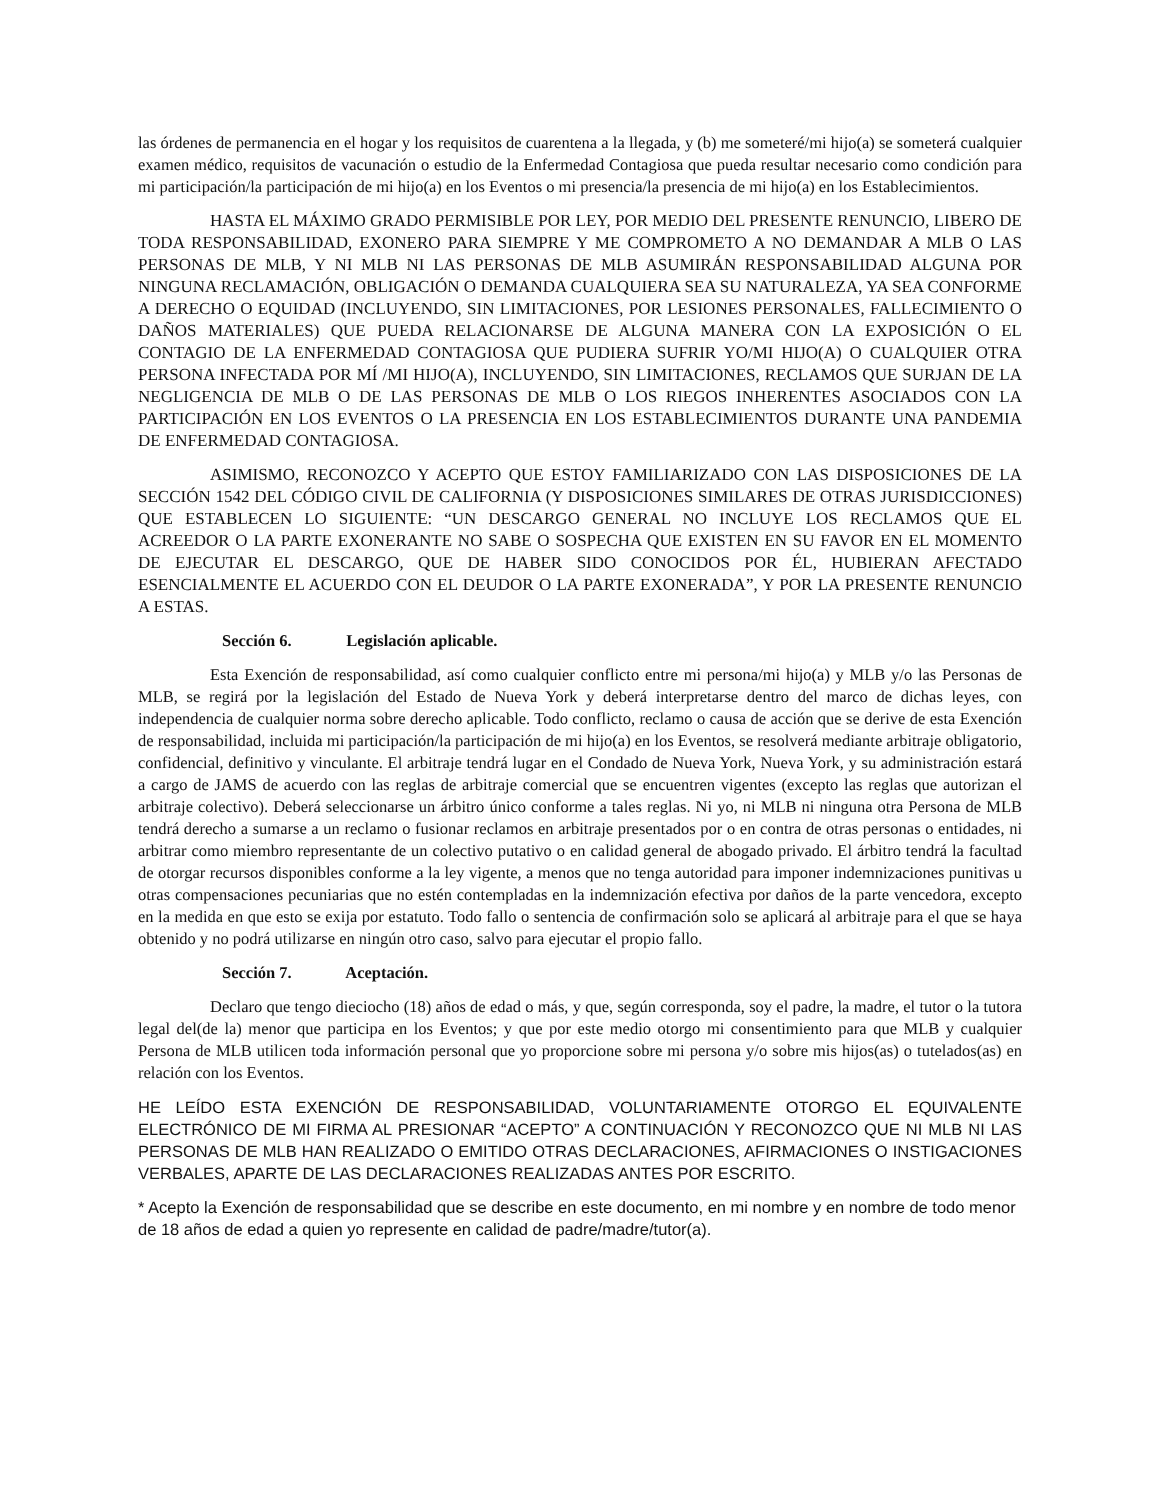las órdenes de permanencia en el hogar y los requisitos de cuarentena a la llegada, y (b) me someteré/mi hijo(a) se someterá cualquier examen médico, requisitos de vacunación o estudio de la Enfermedad Contagiosa que pueda resultar necesario como condición para mi participación/la participación de mi hijo(a) en los Eventos o mi presencia/la presencia de mi hijo(a) en los Establecimientos.
HASTA EL MÁXIMO GRADO PERMISIBLE POR LEY, POR MEDIO DEL PRESENTE RENUNCIO, LIBERO DE TODA RESPONSABILIDAD, EXONERO PARA SIEMPRE Y ME COMPROMETO A NO DEMANDAR A MLB O LAS PERSONAS DE MLB, Y NI MLB NI LAS PERSONAS DE MLB ASUMIRÁN RESPONSABILIDAD ALGUNA POR NINGUNA RECLAMACIÓN, OBLIGACIÓN O DEMANDA CUALQUIERA SEA SU NATURALEZA, YA SEA CONFORME A DERECHO O EQUIDAD (INCLUYENDO, SIN LIMITACIONES, POR LESIONES PERSONALES, FALLECIMIENTO O DAÑOS MATERIALES) QUE PUEDA RELACIONARSE DE ALGUNA MANERA CON LA EXPOSICIÓN O EL CONTAGIO DE LA ENFERMEDAD CONTAGIOSA QUE PUDIERA SUFRIR YO/MI HIJO(A) O CUALQUIER OTRA PERSONA INFECTADA POR MÍ /MI HIJO(A), INCLUYENDO, SIN LIMITACIONES, RECLAMOS QUE SURJAN DE LA NEGLIGENCIA DE MLB O DE LAS PERSONAS DE MLB O LOS RIEGOS INHERENTES ASOCIADOS CON LA PARTICIPACIÓN EN LOS EVENTOS O LA PRESENCIA EN LOS ESTABLECIMIENTOS DURANTE UNA PANDEMIA DE ENFERMEDAD CONTAGIOSA.
ASIMISMO, RECONOZCO Y ACEPTO QUE ESTOY FAMILIARIZADO CON LAS DISPOSICIONES DE LA SECCIÓN 1542 DEL CÓDIGO CIVIL DE CALIFORNIA (Y DISPOSICIONES SIMILARES DE OTRAS JURISDICCIONES) QUE ESTABLECEN LO SIGUIENTE: “UN DESCARGO GENERAL NO INCLUYE LOS RECLAMOS QUE EL ACREEDOR O LA PARTE EXONERANTE NO SABE O SOSPECHA QUE EXISTEN EN SU FAVOR EN EL MOMENTO DE EJECUTAR EL DESCARGO, QUE DE HABER SIDO CONOCIDOS POR ÉL, HUBIERAN AFECTADO ESENCIALMENTE EL ACUERDO CON EL DEUDOR O LA PARTE EXONERADA”, Y POR LA PRESENTE RENUNCIO A ESTAS.
Sección 6. Legislación aplicable.
Esta Exención de responsabilidad, así como cualquier conflicto entre mi persona/mi hijo(a) y MLB y/o las Personas de MLB, se regirá por la legislación del Estado de Nueva York y deberá interpretarse dentro del marco de dichas leyes, con independencia de cualquier norma sobre derecho aplicable. Todo conflicto, reclamo o causa de acción que se derive de esta Exención de responsabilidad, incluida mi participación/la participación de mi hijo(a) en los Eventos, se resolverá mediante arbitraje obligatorio, confidencial, definitivo y vinculante. El arbitraje tendrá lugar en el Condado de Nueva York, Nueva York, y su administración estará a cargo de JAMS de acuerdo con las reglas de arbitraje comercial que se encuentren vigentes (excepto las reglas que autorizan el arbitraje colectivo). Deberá seleccionarse un árbitro único conforme a tales reglas. Ni yo, ni MLB ni ninguna otra Persona de MLB tendrá derecho a sumarse a un reclamo o fusionar reclamos en arbitraje presentados por o en contra de otras personas o entidades, ni arbitrar como miembro representante de un colectivo putativo o en calidad general de abogado privado. El árbitro tendrá la facultad de otorgar recursos disponibles conforme a la ley vigente, a menos que no tenga autoridad para imponer indemnizaciones punitivas u otras compensaciones pecuniarias que no estén contempladas en la indemnización efectiva por daños de la parte vencedora, excepto en la medida en que esto se exija por estatuto. Todo fallo o sentencia de confirmación solo se aplicará al arbitraje para el que se haya obtenido y no podrá utilizarse en ningún otro caso, salvo para ejecutar el propio fallo.
Sección 7. Aceptación.
Declaro que tengo dieciocho (18) años de edad o más, y que, según corresponda, soy el padre, la madre, el tutor o la tutora legal del(de la) menor que participa en los Eventos; y que por este medio otorgo mi consentimiento para que MLB y cualquier Persona de MLB utilicen toda información personal que yo proporcione sobre mi persona y/o sobre mis hijos(as) o tutelados(as) en relación con los Eventos.
HE LEÍDO ESTA EXENCIÓN DE RESPONSABILIDAD, VOLUNTARIAMENTE OTORGO EL EQUIVALENTE ELECTRÓNICO DE MI FIRMA AL PRESIONAR “ACEPTO” A CONTINUACIÓN Y RECONOZCO QUE NI MLB NI LAS PERSONAS DE MLB HAN REALIZADO O EMITIDO OTRAS DECLARACIONES, AFIRMACIONES O INSTIGACIONES VERBALES, APARTE DE LAS DECLARACIONES REALIZADAS ANTES POR ESCRITO.
* Acepto la Exención de responsabilidad que se describe en este documento, en mi nombre y en nombre de todo menor de 18 años de edad a quien yo represente en calidad de padre/madre/tutor(a).